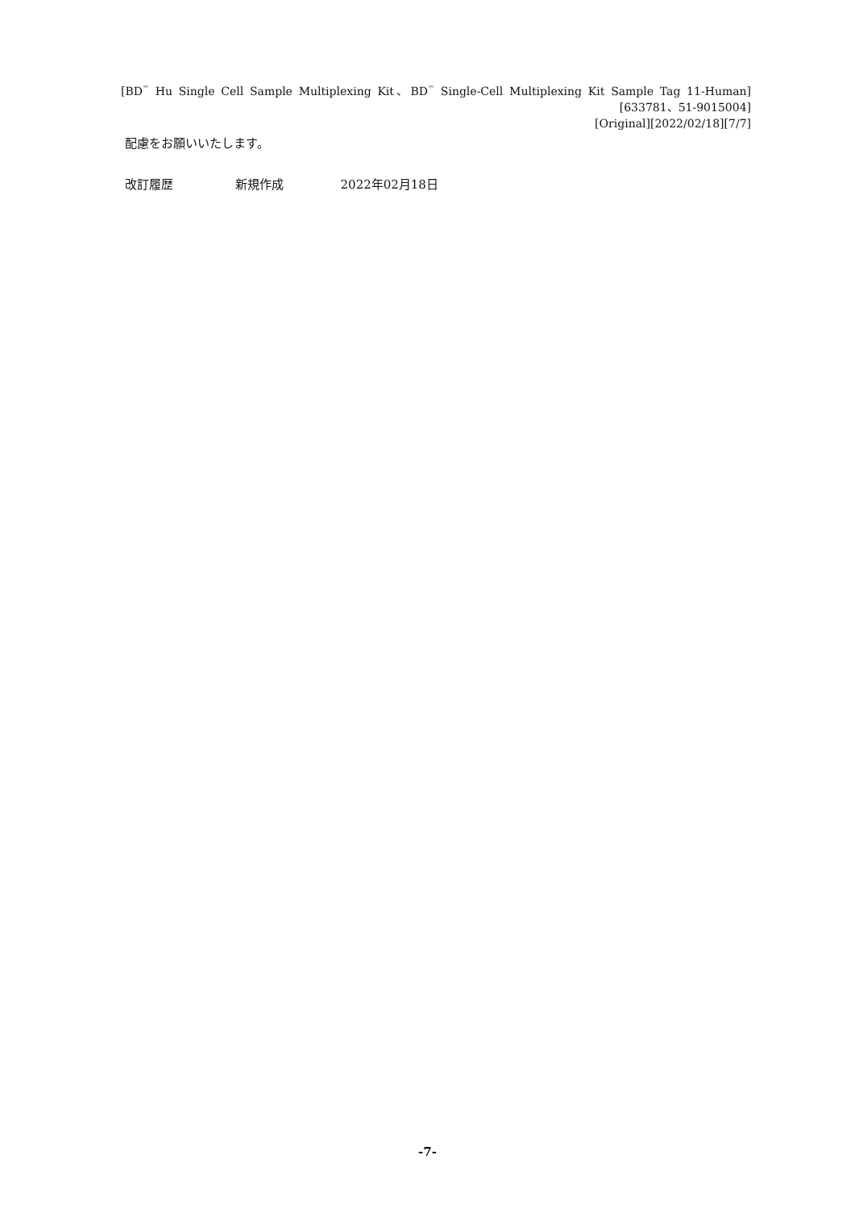[BD<sup>™</sup> Hu Single Cell Sample Multiplexing Kit、BD<sup>™</sup> Single-Cell Multiplexing Kit Sample Tag 11-Human]
[633781、51-9015004]
[Original][2022/02/18][7/7]
配慮をお願いいたします。
改訂履歴 新規作成 2022年02月18日
-7-